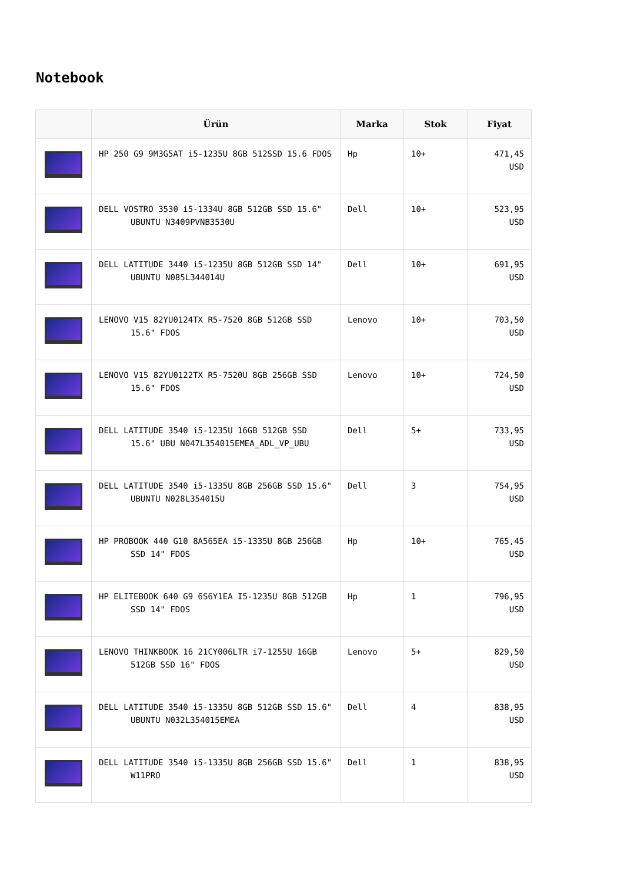Notebook
| | Ürün | Marka | Stok | Fiyat |
| --- | --- | --- | --- | --- |
| | HP 250 G9 9M3G5AT i5-1235U 8GB 512SSD 15.6 FDOS | Hp | 10+ | 471,45 USD |
| | DELL VOSTRO 3530 i5-1334U 8GB 512GB SSD 15.6" UBUNTU N3409PVNB3530U | Dell | 10+ | 523,95 USD |
| | DELL LATITUDE 3440 i5-1235U 8GB 512GB SSD 14" UBUNTU N085L344014U | Dell | 10+ | 691,95 USD |
| | LENOVO V15 82YU0124TX R5-7520 8GB 512GB SSD 15.6" FDOS | Lenovo | 10+ | 703,50 USD |
| | LENOVO V15 82YU0122TX R5-7520U 8GB 256GB SSD 15.6" FDOS | Lenovo | 10+ | 724,50 USD |
| | DELL LATITUDE 3540 i5-1235U 16GB 512GB SSD 15.6" UBU N047L354015EMEA_ADL_VP_UBU | Dell | 5+ | 733,95 USD |
| | DELL LATITUDE 3540 i5-1335U 8GB 256GB SSD 15.6" UBUNTU N028L354015U | Dell | 3 | 754,95 USD |
| | HP PROBOOK 440 G10 8A565EA i5-1335U 8GB 256GB SSD 14" FDOS | Hp | 10+ | 765,45 USD |
| | HP ELITEBOOK 640 G9 6S6Y1EA I5-1235U 8GB 512GB SSD 14" FDOS | Hp | 1 | 796,95 USD |
| | LENOVO THINKBOOK 16 21CY006LTR i7-1255U 16GB 512GB SSD 16" FDOS | Lenovo | 5+ | 829,50 USD |
| | DELL LATITUDE 3540 i5-1335U 8GB 512GB SSD 15.6" UBUNTU N032L354015EMEA | Dell | 4 | 838,95 USD |
| | DELL LATITUDE 3540 i5-1335U 8GB 256GB SSD 15.6" W11PRO | Dell | 1 | 838,95 USD |